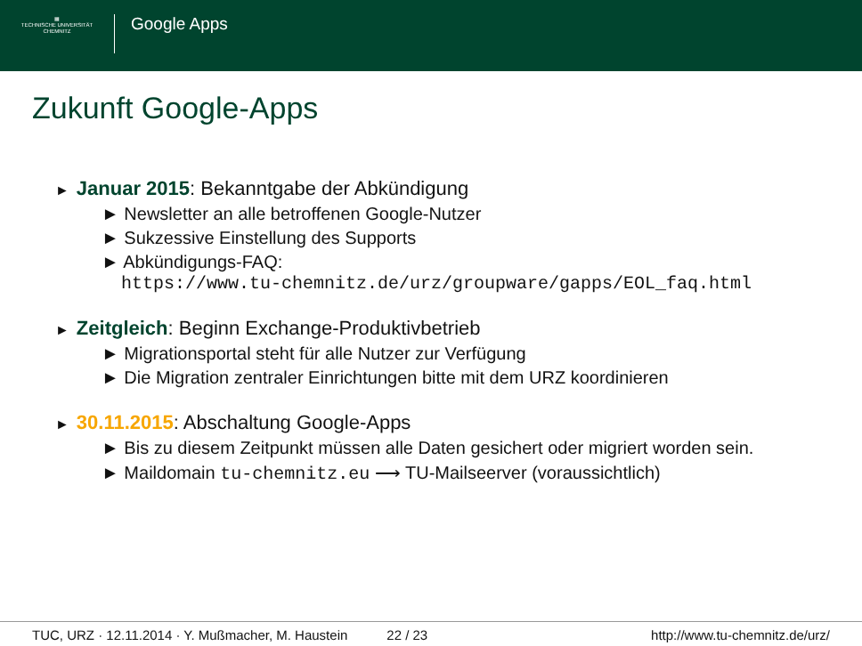▦
TECHNISCHE UNIVERSITÄT
CHEMNITZ
Google Apps
Zukunft Google-Apps
► Januar 2015: Bekanntgabe der Abkündigung
► Newsletter an alle betroffenen Google-Nutzer
► Sukzessive Einstellung des Supports
► Abkündigungs-FAQ:
https://www.tu-chemnitz.de/urz/groupware/gapps/EOL_faq.html
► Zeitgleich: Beginn Exchange-Produktivbetrieb
► Migrationsportal steht für alle Nutzer zur Verfügung
► Die Migration zentraler Einrichtungen bitte mit dem URZ koordinieren
► 30.11.2015: Abschaltung Google-Apps
► Bis zu diesem Zeitpunkt müssen alle Daten gesichert oder migriert worden sein.
► Maildomain tu-chemnitz.eu ⟶ TU-Mailseerver (voraussichtlich)
TUC, URZ · 12.11.2014 · Y. Mußmacher, M. Haustein 22 / 23 http://www.tu-chemnitz.de/urz/